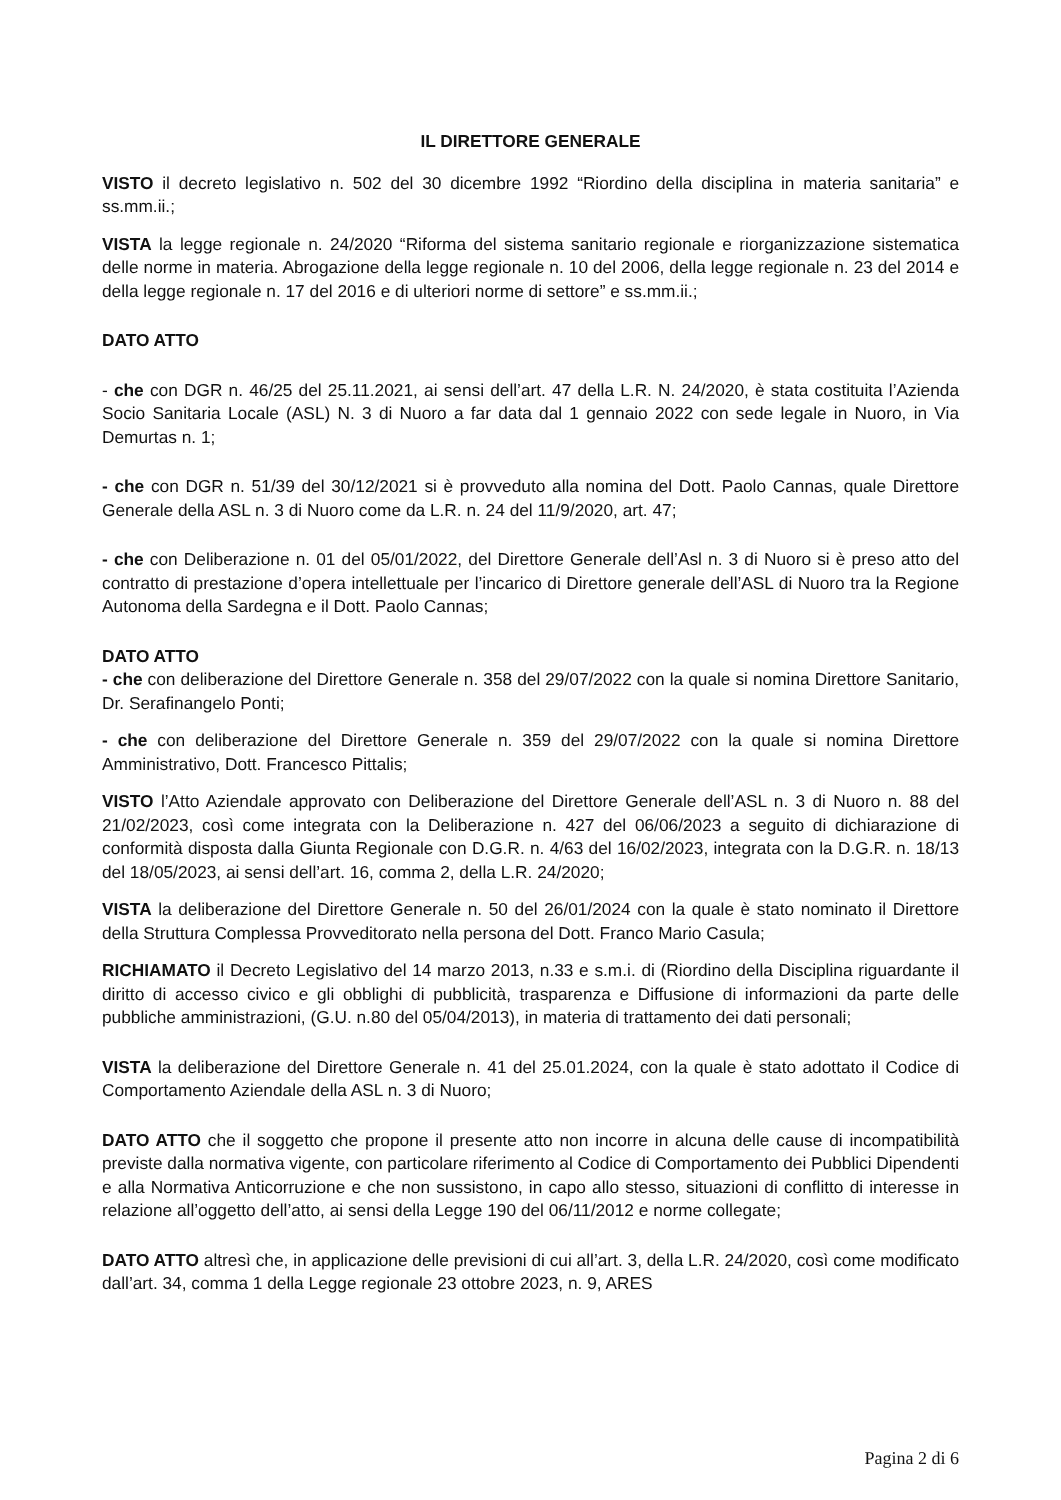IL DIRETTORE GENERALE
VISTO il decreto legislativo n. 502 del 30 dicembre 1992 “Riordino della disciplina in materia sanitaria” e ss.mm.ii.;
VISTA la legge regionale n. 24/2020 “Riforma del sistema sanitario regionale e riorganizzazione sistematica delle norme in materia. Abrogazione della legge regionale n. 10 del 2006, della legge regionale n. 23 del 2014 e della legge regionale n. 17 del 2016 e di ulteriori norme di settore” e ss.mm.ii.;
DATO ATTO
- che con DGR n. 46/25 del 25.11.2021, ai sensi dell’art. 47 della L.R. N. 24/2020, è stata costituita l’Azienda Socio Sanitaria Locale (ASL) N. 3 di Nuoro a far data dal 1 gennaio 2022 con sede legale in Nuoro, in Via Demurtas n. 1;
- che con DGR n. 51/39 del 30/12/2021 si è provveduto alla nomina del Dott. Paolo Cannas, quale Direttore Generale della ASL n. 3 di Nuoro come da L.R. n. 24 del 11/9/2020, art. 47;
- che con Deliberazione n. 01 del 05/01/2022, del Direttore Generale dell’Asl n. 3 di Nuoro si è preso atto del contratto di prestazione d’opera intellettuale per l’incarico di Direttore generale dell’ASL di Nuoro tra la Regione Autonoma della Sardegna e il Dott. Paolo Cannas;
DATO ATTO
- che con deliberazione del Direttore Generale n. 358 del 29/07/2022 con la quale si nomina Direttore Sanitario, Dr. Serafinangelo Ponti;
- che con deliberazione del Direttore Generale n. 359 del 29/07/2022 con la quale si nomina Direttore Amministrativo, Dott. Francesco Pittalis;
VISTO l’Atto Aziendale approvato con Deliberazione del Direttore Generale dell’ASL n. 3 di Nuoro n. 88 del 21/02/2023, così come integrata con la Deliberazione n. 427 del 06/06/2023 a seguito di dichiarazione di conformità disposta dalla Giunta Regionale con D.G.R. n. 4/63 del 16/02/2023, integrata con la D.G.R. n. 18/13 del 18/05/2023, ai sensi dell’art. 16, comma 2, della L.R. 24/2020;
VISTA la deliberazione del Direttore Generale n. 50 del 26/01/2024 con la quale è stato nominato il Direttore della Struttura Complessa Provveditorato nella persona del Dott. Franco Mario Casula;
RICHIAMATO il Decreto Legislativo del 14 marzo 2013, n.33 e s.m.i. di (Riordino della Disciplina riguardante il diritto di accesso civico e gli obblighi di pubblicità, trasparenza e Diffusione di informazioni da parte delle pubbliche amministrazioni, (G.U. n.80 del 05/04/2013), in materia di trattamento dei dati personali;
VISTA la deliberazione del Direttore Generale n. 41 del 25.01.2024, con la quale è stato adottato il Codice di Comportamento Aziendale della ASL n. 3 di Nuoro;
DATO ATTO che il soggetto che propone il presente atto non incorre in alcuna delle cause di incompatibilità previste dalla normativa vigente, con particolare riferimento al Codice di Comportamento dei Pubblici Dipendenti e alla Normativa Anticorruzione e che non sussistono, in capo allo stesso, situazioni di conflitto di interesse in relazione all’oggetto dell’atto, ai sensi della Legge 190 del 06/11/2012 e norme collegate;
DATO ATTO altresì che, in applicazione delle previsioni di cui all’art. 3, della L.R. 24/2020, così come modificato dall’art. 34, comma 1 della Legge regionale 23 ottobre 2023, n. 9, ARES
Pagina 2 di 6